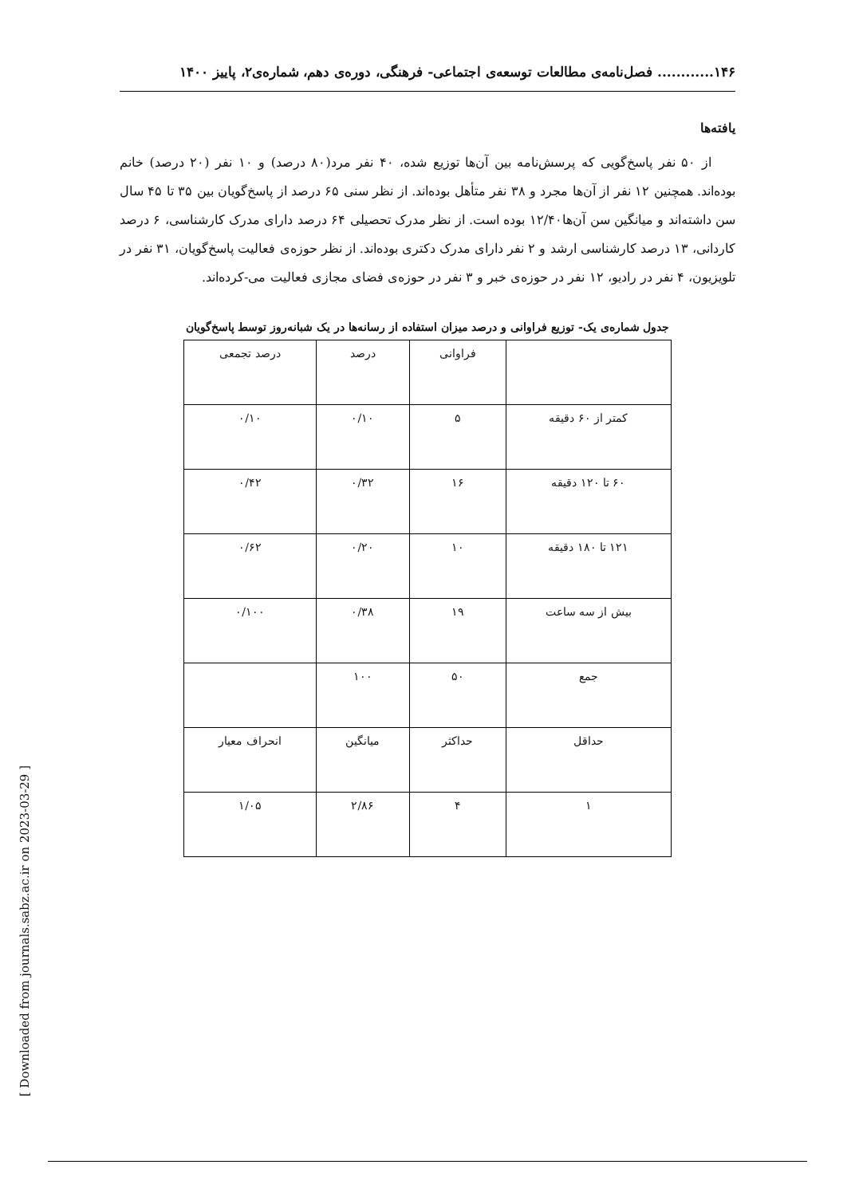۱۴۶............ فصل‌نامه‌ی مطالعات توسعه‌ی اجتماعی- فرهنگی، دوره‌ی دهم، شماره‌ی۲، پاییز ۱۴۰۰
یافته‌ها
از ۵۰ نفر پاسخ‌گویی که پرسش‌نامه بین آن‌ها توزیع شده، ۴۰ نفر مرد(۸۰ درصد) و ۱۰ نفر (۲۰ درصد) خانم بوده‌اند. همچنین ۱۲ نفر از آن‌ها مجرد و ۳۸ نفر متأهل بوده‌اند. از نظر سنی ۶۵ درصد از پاسخ‌گویان بین ۳۵ تا ۴۵ سال سن داشته‌اند و میانگین سن آن‌ها۱۲/۴۰ بوده است. از نظر مدرک تحصیلی ۶۴ درصد دارای مدرک کارشناسی، ۶ درصد کاردانی، ۱۳ درصد کارشناسی ارشد و ۲ نفر دارای مدرک دکتری بوده‌اند. از نظر حوزه‌ی فعالیت پاسخ‌گویان، ۳۱ نفر در تلویزیون، ۴ نفر در رادیو، ۱۲ نفر در حوزه‌ی خبر و ۳ نفر در حوزه‌ی فضای مجازی فعالیت می‌-کرده‌اند.
جدول شماره‌ی یک- توزیع فراوانی و درصد میزان استفاده از رسانه‌ها در یک شبانه‌روز توسط پاسخ‌گویان
| | فراوانی | درصد | درصد تجمعی |
| کمتر از ۶۰ دقیقه | ۵ | ۰/۱۰ | ۰/۱۰ |
| ۶۰ تا ۱۲۰ دقیقه | ۱۶ | ۰/۳۲ | ۰/۴۲ |
| ۱۲۱ تا ۱۸۰ دقیقه | ۱۰ | ۰/۲۰ | ۰/۶۲ |
| بیش از سه ساعت | ۱۹ | ۰/۳۸ | ۰/۱۰۰ |
| جمع | ۵۰ | ۱۰۰ | |
| حداقل | حداکثر | میانگین | انحراف معیار |
| ۱ | ۴ | ۲/۸۶ | ۱/۰۵ |
[ Downloaded from journals.sabz.ac.ir on 2023-03-29 ]